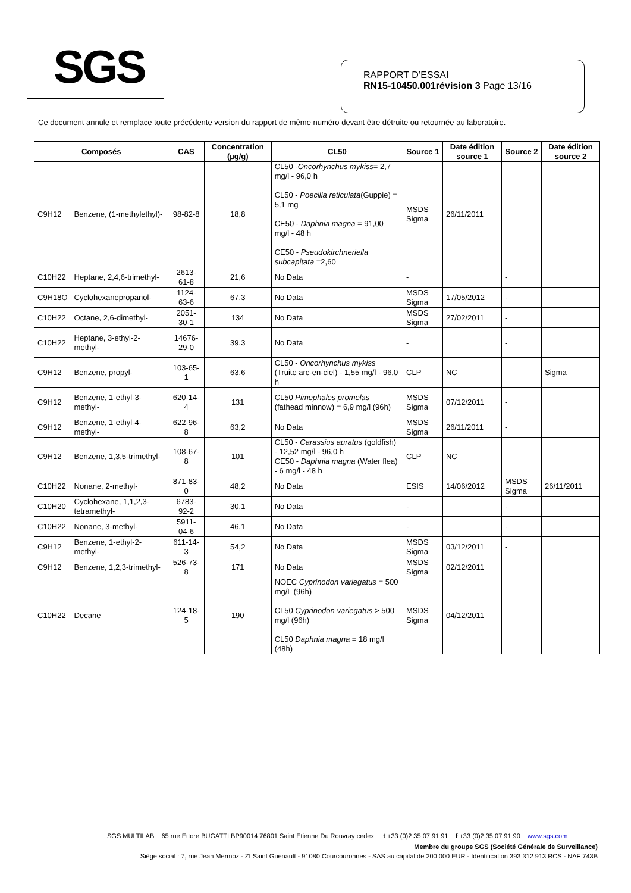SGS
RAPPORT D’ESSAI
RN15-10450.001révision 3 Page 13/16
Ce document annule et remplace toute précédente version du rapport de même numéro devant être détruite ou retournée au laboratoire.
| Composés | | CAS | Concentration (µg/g) | CL50 | Source 1 | Date édition source 1 | Source 2 | Date édition source 2 |
| --- | --- | --- | --- | --- | --- | --- | --- | --- |
| C9H12 | Benzene, (1-methylethyl)- | 98-82-8 | 18,8 | CL50 - Oncorhynchus mykiss = 2,7 mg/l - 96,0 h CL50 - Poecilia reticulata (Guppie) = 5,1 mg CE50 - Daphnia magna = 91,00 mg/l - 48 h CE50 - Pseudokirchneriella subcapitata =2,60 | MSDS Sigma | 26/11/2011 | | |
| C10H22 | Heptane, 2,4,6-trimethyl- | 2613-61-8 | 21,6 | No Data | - | | - | |
| C9H18O | Cyclohexanepropanol- | 1124-63-6 | 67,3 | No Data | MSDS Sigma | 17/05/2012 | - | |
| C10H22 | Octane, 2,6-dimethyl- | 2051-30-1 | 134 | No Data | MSDS Sigma | 27/02/2011 | - | |
| C10H22 | Heptane, 3-ethyl-2-methyl- | 14676-29-0 | 39,3 | No Data | - | | - | |
| C9H12 | Benzene, propyl- | 103-65-1 | 63,6 | CL50 - Oncorhynchus mykiss (Truite arc-en-ciel) - 1,55 mg/l - 96,0 h | CLP | NC | | Sigma |
| C9H12 | Benzene, 1-ethyl-3-methyl- | 620-14-4 | 131 | CL50 Pimephales promelas (fathead minnow) = 6,9 mg/l (96h) | MSDS Sigma | 07/12/2011 | - | |
| C9H12 | Benzene, 1-ethyl-4-methyl- | 622-96-8 | 63,2 | No Data | MSDS Sigma | 26/11/2011 | - | |
| C9H12 | Benzene, 1,3,5-trimethyl- | 108-67-8 | 101 | CL50 - Carassius auratus (goldfish) - 12,52 mg/l - 96,0 h CE50 - Daphnia magna (Water flea) - 6 mg/l - 48 h | CLP | NC | | |
| C10H22 | Nonane, 2-methyl- | 871-83-0 | 48,2 | No Data | ESIS | 14/06/2012 | MSDS Sigma | 26/11/2011 |
| C10H20 | Cyclohexane, 1,1,2,3-tetramethyl- | 6783-92-2 | 30,1 | No Data | - | | - | |
| C10H22 | Nonane, 3-methyl- | 5911-04-6 | 46,1 | No Data | - | | - | |
| C9H12 | Benzene, 1-ethyl-2-methyl- | 611-14-3 | 54,2 | No Data | MSDS Sigma | 03/12/2011 | - | |
| C9H12 | Benzene, 1,2,3-trimethyl- | 526-73-8 | 171 | No Data | MSDS Sigma | 02/12/2011 | | |
| C10H22 | Decane | 124-18-5 | 190 | NOEC Cyprinodon variegatus = 500 mg/L (96h) CL50 Cyprinodon variegatus > 500 mg/l (96h) CL50 Daphnia magna = 18 mg/l (48h) | MSDS Sigma | 04/12/2011 | | |
SGS MULTILAB 65 rue Ettore BUGATTI BP90014 76801 Saint Etienne Du Rouvray cedex t +33 (0)2 35 07 91 91 f +33 (0)2 35 07 91 90 www.sgs.com
Membre du groupe SGS (Société Générale de Surveillance)
Siège social : 7, rue Jean Mermoz - ZI Saint Guénault - 91080 Courcouronnes - SAS au capital de 200 000 EUR - Identification 393 312 913 RCS - NAF 743B